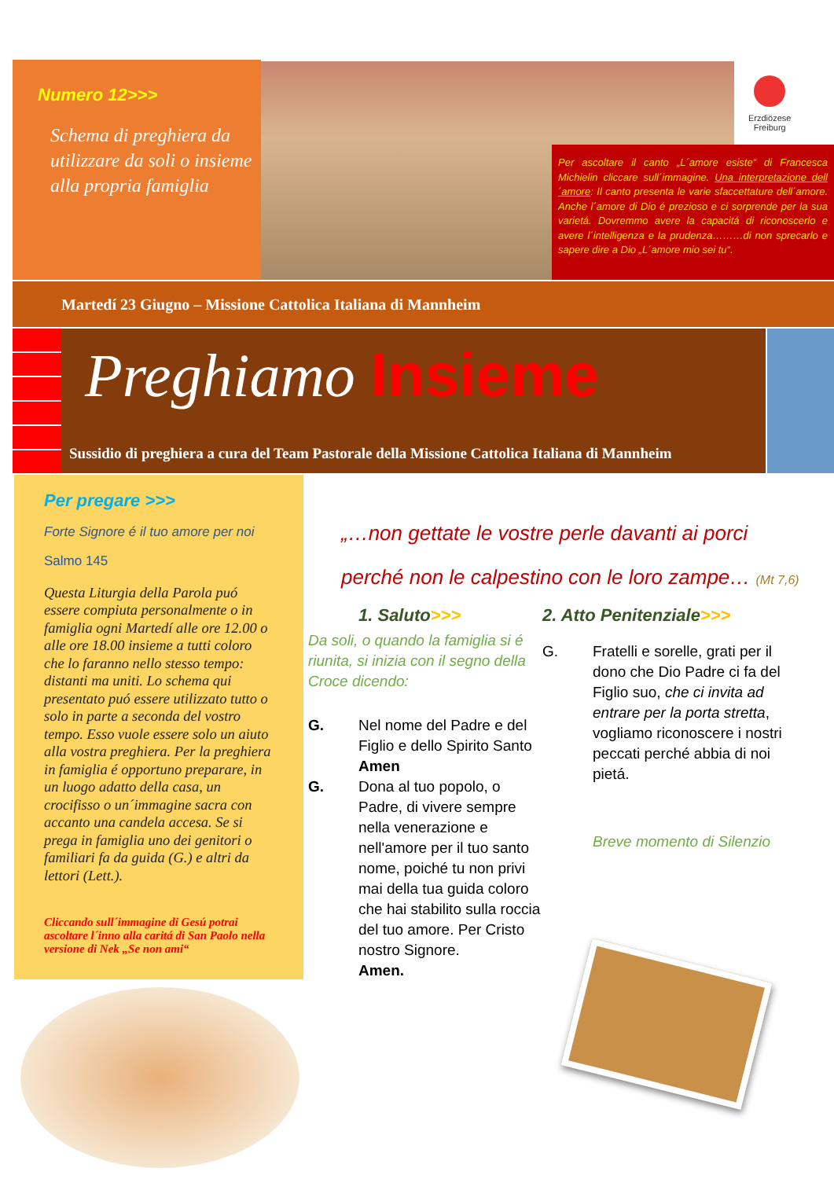Numero 12>>>
Schema di preghiera da utilizzare da soli o insieme alla propria famiglia
Erzdiözese
Freiburg
Per ascoltare il canto „L´amore esiste“ di Francesca Michielin cliccare sull´immagine. Una interpretazione dell´amore: Il canto presenta le varie sfaccettature dell´amore. Anche l´amore di Dio é prezioso e ci sorprende per la sua varietá. Dovremmo avere la capacitá di riconoscerlo e avere l´intelligenza e la prudenza………di non sprecarlo e sapere dire a Dio „L´amore mio sei tu“.
Martedí 23 Giugno – Missione Cattolica Italiana di Mannheim
Preghiamo Insieme
Sussidio di preghiera a cura del Team Pastorale della Missione Cattolica Italiana di Mannheim
Per pregare >>>
Forte Signore é il tuo amore per noi
Salmo 145
Questa Liturgia della Parola puó essere compiuta personalmente o in famiglia ogni Martedí alle ore 12.00 o alle ore 18.00 insieme a tutti coloro che lo faranno nello stesso tempo: distanti ma uniti. Lo schema qui presentato puó essere utilizzato tutto o solo in parte a seconda del vostro tempo. Esso vuole essere solo un aiuto alla vostra preghiera. Per la preghiera in famiglia é opportuno preparare, in un luogo adatto della casa, un crocifisso o un´immagine sacra con accanto una candela accesa. Se si prega in famiglia uno dei genitori o familiari fa da guida (G.) e altri da lettori (Lett.).
Cliccando sull´immagine di Gesú potrai ascoltare l´inno alla caritá di San Paolo nella versione di Nek „Se non ami“
„…non gettate le vostre perle davanti ai porci
perché non le calpestino con le loro zampe… (Mt 7,6)
1. Saluto>>>
Da soli, o quando la famiglia si é riunita, si inizia con il segno della Croce dicendo:
G. Nel nome del Padre e del Figlio e dello Spirito Santo
Amen
G. Dona al tuo popolo, o Padre, di vivere sempre nella venerazione e nell'amore per il tuo santo nome, poiché tu non privi mai della tua guida coloro che hai stabilito sulla roccia del tuo amore. Per Cristo nostro Signore.
Amen.
2. Atto Penitenziale>>>
G. Fratelli e sorelle, grati per il dono che Dio Padre ci fa del Figlio suo, che ci invita ad entrare per la porta stretta, vogliamo riconoscere i nostri peccati perché abbia di noi pietá.
Breve momento di Silenzio